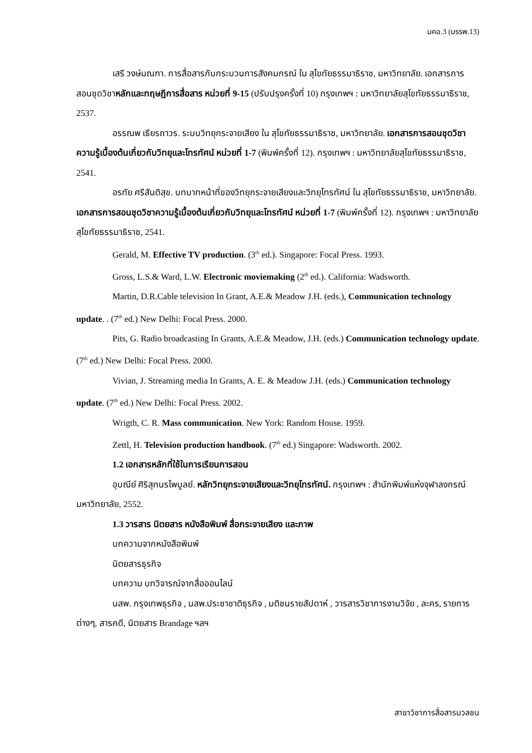มคอ.3 (มรรพ.13)
เสรี วงษ์มณฑา. การสื่อสารกับกระบวนการสังคมกรณ์ ใน สุโขทัยธรรมาธิราช, มหาวิทยาลัย. เอกสารการสอนชุดวิชาหลักและทฤษฎีการสื่อสาร หน่วยที่ 9-15 (ปรับปรุงครั้งที่ 10) กรุงเทพฯ : มหาวิทยาลัยสุโขทัยธรรมาธิราช, 2537.
อรรณพ เธียรถาวร. ระบบวิทยุกระจายเสียง ใน สุโขทัยธรรมาธิราช, มหาวิทยาลัย. เอกสารการสอนชุดวิชาความรู้เบื้องต้นเกี่ยวกับวิทยุและโทรทัศน์ หน่วยที่ 1-7 (พิมพ์ครั้งที่ 12). กรุงเทพฯ : มหาวิทยาลัยสุโขทัยธรรมาธิราช, 2541.
อรทัย ศรีสันติสุข. บทบาทหน้าที่ของวิทยุกระจายเสียงและวิทยุโทรทัศน์ ใน สุโขทัยธรรมาธิราช, มหาวิทยาลัย. เอกสารการสอนชุดวิชาความรู้เบื้องต้นเกี่ยวกับวิทยุและโทรทัศน์ หน่วยที่ 1-7 (พิมพ์ครั้งที่ 12). กรุงเทพฯ : มหาวิทยาลัยสุโขทัยธรรมาธิราช, 2541.
Gerald, M. Effective TV production. (3<sup>th</sup> ed.). Singapore: Focal Press. 1993.
Gross, L.S.& Ward, L.W. Electronic moviemaking (2<sup>th</sup> ed.). California: Wadsworth.
Martin, D.R.Cable television In Grant, A.E.& Meadow J.H. (eds.), Communication technology update. . (7<sup>th</sup> ed.) New Delhi: Focal Press. 2000.
Pits, G. Radio broadcasting In Grants, A.E.& Meadow, J.H. (eds.) Communication technology update. (7<sup>th</sup> ed.) New Delhi: Focal Press. 2000.
Vivian, J. Streaming media In Grants, A. E. & Meadow J.H. (eds.) Communication technology update. (7<sup>th</sup> ed.) New Delhi: Focal Press. 2002.
Wrigth, C. R. Mass communication. New York: Random House. 1959.
Zettl, H. Television production handbook. (7<sup>th</sup> ed.) Singapore: Wadsworth. 2002.
1.2 เอกสารหลักที่ใช้ในการเรียนการสอน
อุบณีย์ ศิริสุทนรไพบูลย์. หลักวิทยุกระจายเสียงและวิทยุโทรทัศน์. กรุงเทพฯ : สำนักพิมพ์แห่งจุฬาลงกรณ์มหาวิทยาลัย, 2552.
1.3 วารสาร นิตยสาร หนังสือพิมพ์ สื่อกระจายเสียง และภาพ
บทความจากหนังสือพิมพ์
นิตยสารธุรกิจ
บทความ บทวิจารณ์จากสื่อออนไลน์
นสพ. กรุงเทพธุรกิจ , นสพ.ประชาชาติธุรกิจ , มติชนรายสัปดาห์ , วารสารวิชาการงานวิจัย , ละคร, รายการต่างๆ, สารคดี, นิตยสาร Brandage ฯลฯ
สาขาวิชาการสื่อสารมวลชน